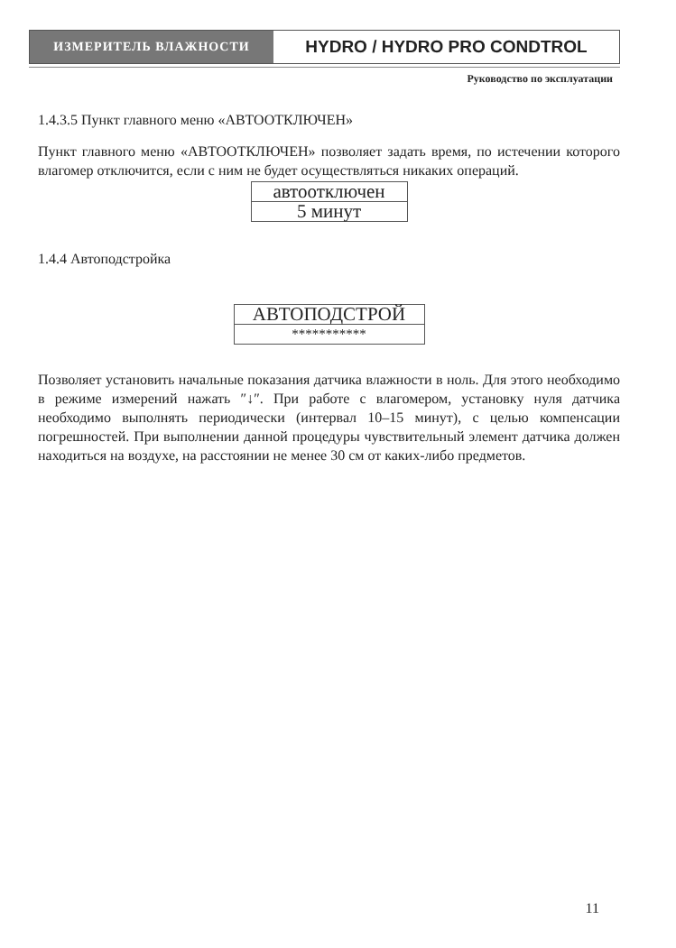ИЗМЕРИТЕЛЬ ВЛАЖНОСТИ
HYDRO / HYDRO PRO CONDTROL
Руководство по эксплуатации
1.4.3.5 Пункт главного меню «АВТООТКЛЮЧЕН»
Пункт главного меню «АВТООТКЛЮЧЕН» позволяет задать время, по истечении которого влагомер отключится, если с ним не будет осуществляться никаких операций.
| автоотключен |
| 5 минут |
1.4.4 Автоподстройка
| АВТОПОДСТРОЙ |
| *********** |
Позволяет установить начальные показания датчика влажности в ноль. Для этого необходимо в режиме измерений нажать ″↓″. При работе с влагомером, установку нуля датчика необходимо выполнять периодически (интервал 10–15 минут), с целью компенсации погрешностей. При выполнении данной процедуры чувствительный элемент датчика должен находиться на воздухе, на расстоянии не менее 30 см от каких-либо предметов.
11